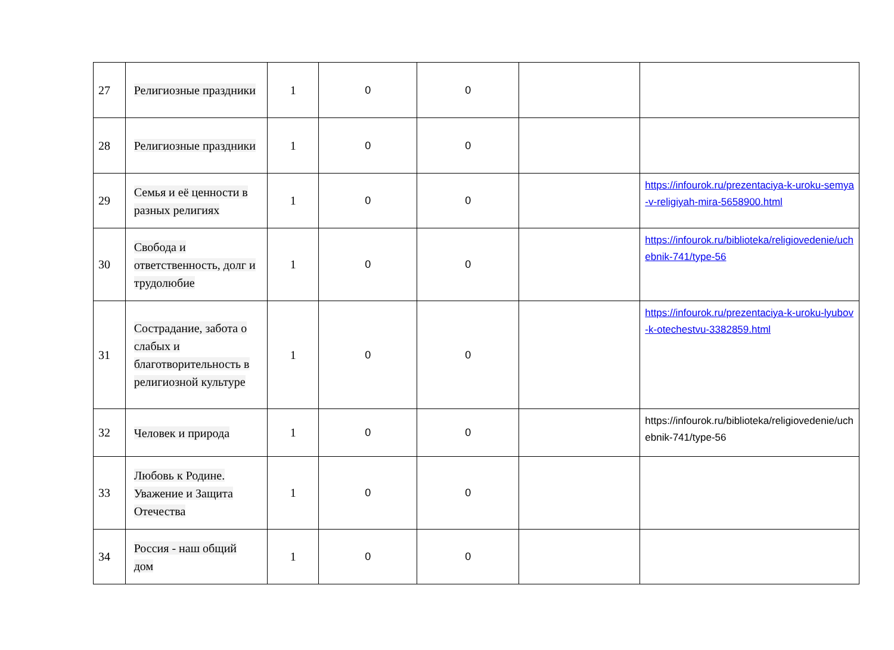| 27 | Религиозные праздники | 1 | 0 | 0 | | |
| 28 | Религиозные праздники | 1 | 0 | 0 | | |
| 29 | Семья и её ценности в разных религиях | 1 | 0 | 0 | | https://infourok.ru/prezentaciya-k-uroku-semya-v-religiyah-mira-5658900.html |
| 30 | Свобода и ответственность, долг и трудолюбие | 1 | 0 | 0 | | https://infourok.ru/biblioteka/religiovedenie/uchebnik-741/type-56 |
| 31 | Сострадание, забота о слабых и благотворительность в религиозной культуре | 1 | 0 | 0 | | https://infourok.ru/prezentaciya-k-uroku-lyubov-k-otechestvu-3382859.html |
| 32 | Человек и природа | 1 | 0 | 0 | | https://infourok.ru/biblioteka/religiovedenie/uchebnik-741/type-56 |
| 33 | Любовь к Родине. Уважение и Защита Отечества | 1 | 0 | 0 | | |
| 34 | Россия - наш общий дом | 1 | 0 | 0 | | |